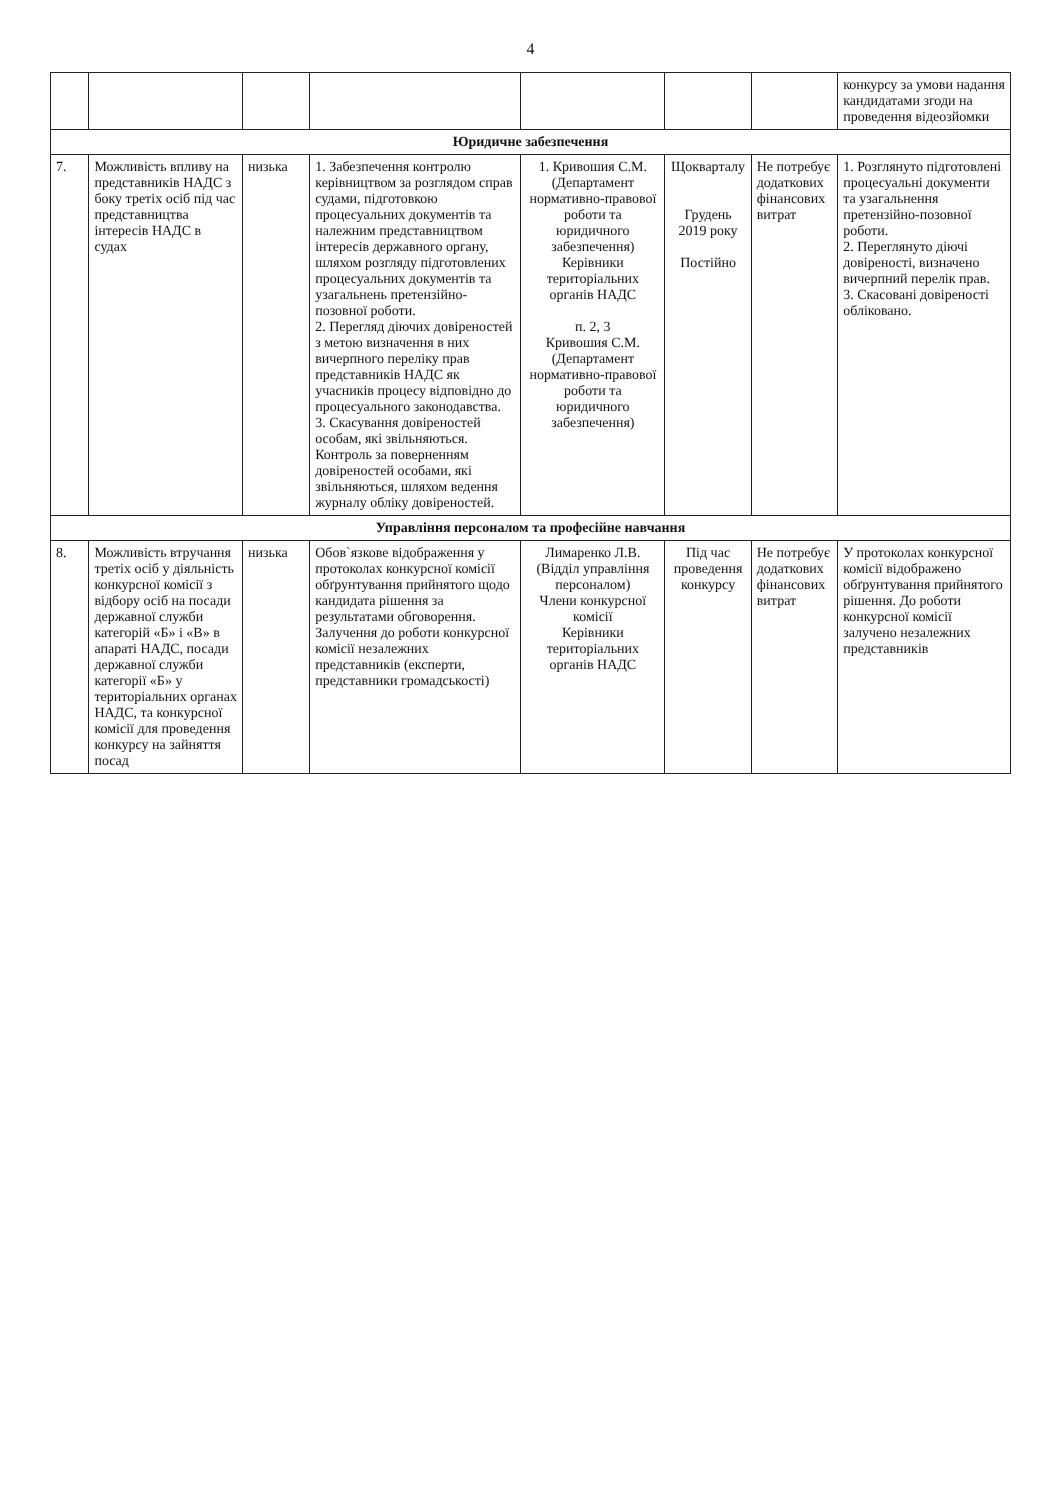4
| | | | | | | | конкурсу за умови надання кандидатами згоди на проведення відеозйомки |
| Юридичне забезпечення | | | | | | | |
| 7. | Можливість впливу на представників НАДС з боку третіх осіб під час представництва інтересів НАДС в судах | низька | 1. Забезпечення контролю керівництвом за розглядом справ судами, підготовкою процесуальних документів та належним представництвом інтересів державного органу, шляхом розгляду підготовлених процесуальних документів та узагальнень претензійно-позовної роботи. 2. Перегляд діючих довіреностей з метою визначення в них вичерпного переліку прав представників НАДС як учасників процесу відповідно до процесуального законодавства. 3. Скасування довіреностей особам, які звільняються. Контроль за поверненням довіреностей особами, які звільняються, шляхом ведення журналу обліку довіреностей. | 1. Кривошия С.М. (Департамент нормативно-правової роботи та юридичного забезпечення) Керівники територіальних органів НАДС п. 2, 3 Кривошия С.М. (Департамент нормативно-правової роботи та юридичного забезпечення) | Щокварталу Грудень 2019 року Постійно | Не потребує додаткових фінансових витрат | 1. Розглянуто підготовлені процесуальні документи та узагальнення претензійно-позовної роботи. 2. Переглянуто діючі довіреності, визначено вичерпний перелік прав. 3. Скасовані довіреності обліковано. |
| Управління персоналом та професійне навчання | | | | | | | |
| 8. | Можливість втручання третіх осіб у діяльність конкурсної комісії з відбору осіб на посади державної служби категорій «Б» і «В» в апараті НАДС, посади державної служби категорії «Б» у територіальних органах НАДС, та конкурсної комісії для проведення конкурсу на зайняття посад | низька | Обов`язкове відображення у протоколах конкурсної комісії обґрунтування прийнятого щодо кандидата рішення за результатами обговорення. Залучення до роботи конкурсної комісії незалежних представників (експерти, представники громадськості) | Лимаренко Л.В. (Відділ управління персоналом) Члени конкурсної комісії Керівники територіальних органів НАДС | Під час проведення конкурсу | Не потребує додаткових фінансових витрат | У протоколах конкурсної комісії відображено обґрунтування прийнятого рішення. До роботи конкурсної комісії залучено незалежних представників |